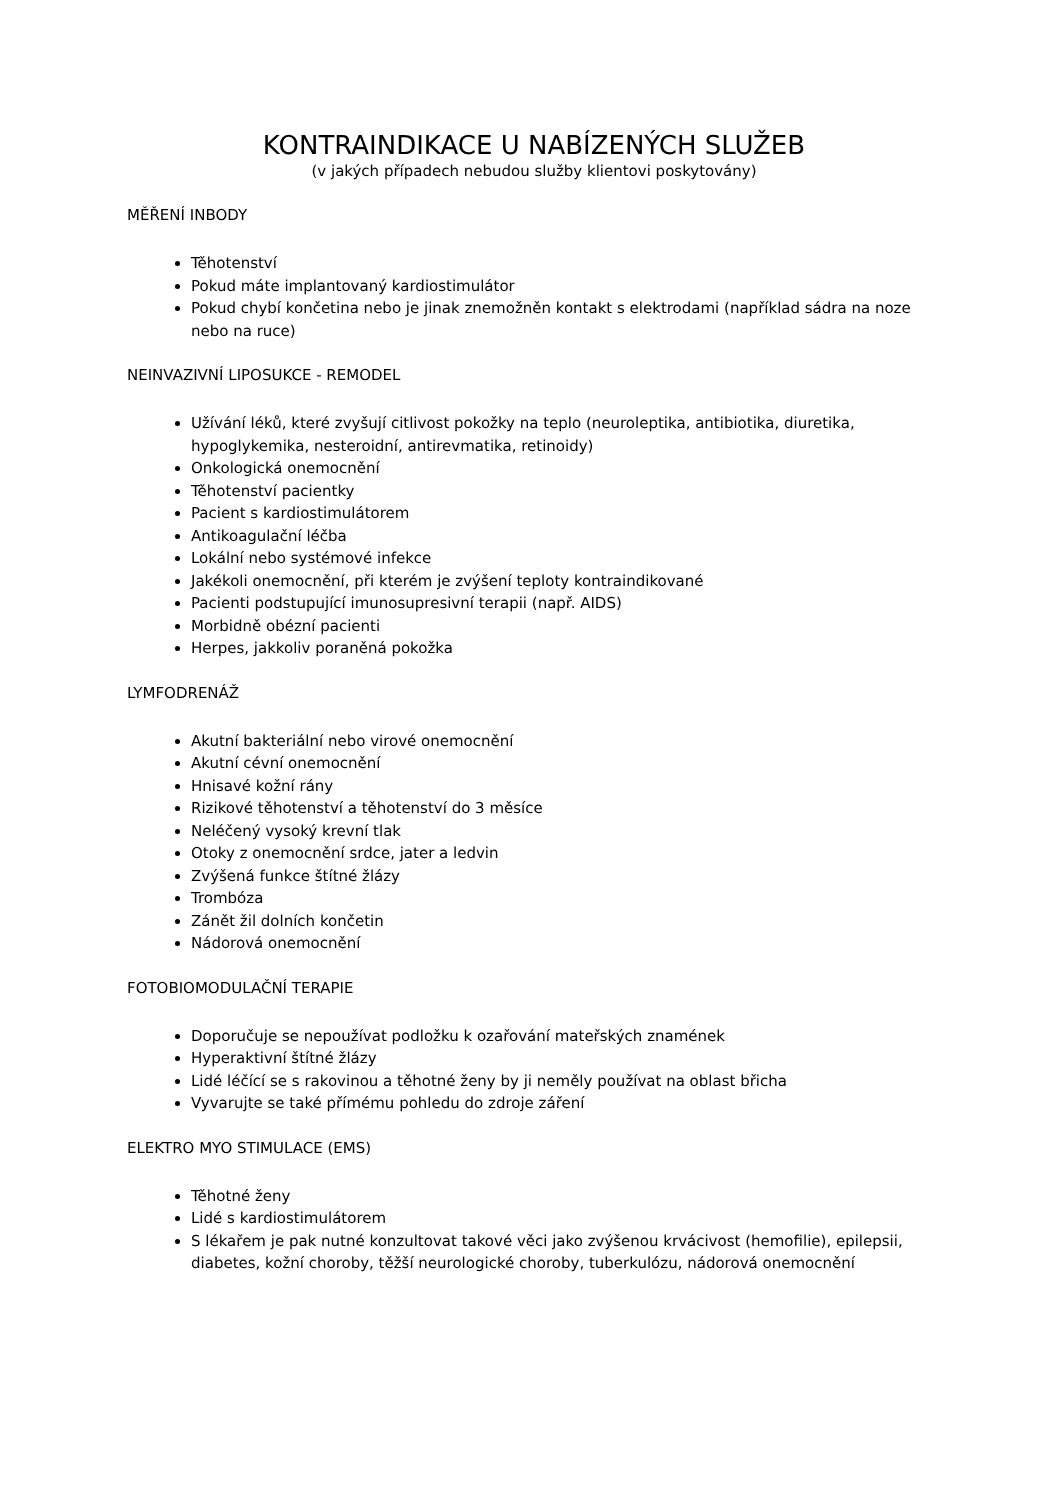KONTRAINDIKACE U NABÍZENÝCH SLUŽEB
(v jakých případech nebudou služby klientovi poskytovány)
MĚŘENÍ INBODY
Těhotenství
Pokud máte implantovaný kardiostimulátor
Pokud chybí končetina nebo je jinak znemožněn kontakt s elektrodami (například sádra na noze nebo na ruce)
NEINVAZIVNÍ LIPOSUKCE - REMODEL
Užívání léků, které zvyšují citlivost pokožky na teplo (neuroleptika, antibiotika, diuretika, hypoglykemika, nesteroidní, antirevmatika, retinoidy)
Onkologická onemocnění
Těhotenství pacientky
Pacient s kardiostimulátorem
Antikoagulační léčba
Lokální nebo systémové infekce
Jakékoli onemocnění, při kterém je zvýšení teploty kontraindikované
Pacienti podstupující imunosupresivní terapii (např. AIDS)
Morbidně obézní pacienti
Herpes, jakkoliv poraněná pokožka
LYMFODRENÁŽ
Akutní bakteriální nebo virové onemocnění
Akutní cévní onemocnění
Hnisavé kožní rány
Rizikové těhotenství a těhotenství do 3 měsíce
Neléčený vysoký krevní tlak
Otoky z onemocnění srdce, jater a ledvin
Zvýšená funkce štítné žlázy
Trombóza
Zánět žil dolních končetin
Nádorová onemocnění
FOTOBIOMODULAČNÍ TERAPIE
Doporučuje se nepoužívat podložku k ozařování mateřských znamének
Hyperaktivní štítné žlázy
Lidé léčící se s rakovinou a těhotné ženy by ji neměly používat na oblast břicha
Vyvarujte se také přímému pohledu do zdroje záření
ELEKTRO MYO STIMULACE (EMS)
Těhotné ženy
Lidé s kardiostimulátorem
S lékařem je pak nutné konzultovat takové věci jako zvýšenou krvácivost (hemofilie), epilepsii, diabetes, kožní choroby, těžší neurologické choroby, tuberkulózu, nádorová onemocnění